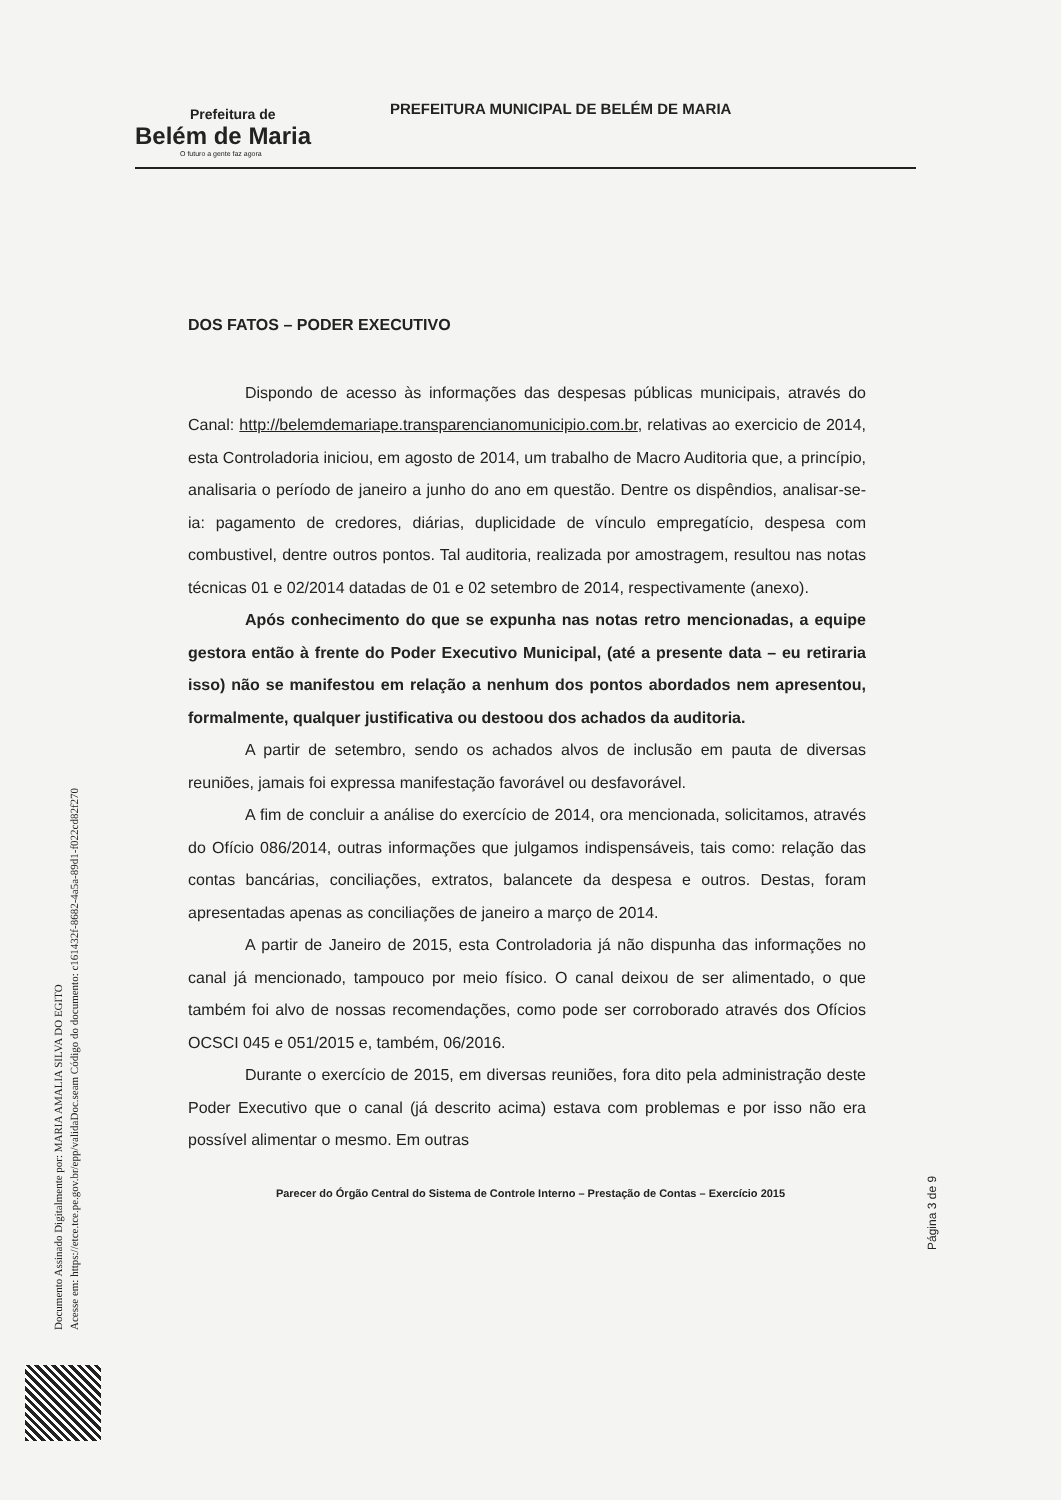Prefeitura de
Belém de Maria
O futuro a gente faz agora
PREFEITURA MUNICIPAL DE BELÉM DE MARIA
DOS FATOS – PODER EXECUTIVO
Dispondo de acesso às informações das despesas públicas municipais, através do Canal: http://belemdemariape.transparencianomunicipio.com.br, relativas ao exercicio de 2014, esta Controladoria iniciou, em agosto de 2014, um trabalho de Macro Auditoria que, a princípio, analisaria o período de janeiro a junho do ano em questão. Dentre os dispêndios, analisar-se-ia: pagamento de credores, diárias, duplicidade de vínculo empregatício, despesa com combustivel, dentre outros pontos. Tal auditoria, realizada por amostragem, resultou nas notas técnicas 01 e 02/2014 datadas de 01 e 02 setembro de 2014, respectivamente (anexo).
Após conhecimento do que se expunha nas notas retro mencionadas, a equipe gestora então à frente do Poder Executivo Municipal, (até a presente data – eu retiraria isso) não se manifestou em relação a nenhum dos pontos abordados nem apresentou, formalmente, qualquer justificativa ou destoou dos achados da auditoria.
A partir de setembro, sendo os achados alvos de inclusão em pauta de diversas reuniões, jamais foi expressa manifestação favorável ou desfavorável.
A fim de concluir a análise do exercício de 2014, ora mencionada, solicitamos, através do Ofício 086/2014, outras informações que julgamos indispensáveis, tais como: relação das contas bancárias, conciliações, extratos, balancete da despesa e outros. Destas, foram apresentadas apenas as conciliações de janeiro a março de 2014.
A partir de Janeiro de 2015, esta Controladoria já não dispunha das informações no canal já mencionado, tampouco por meio físico. O canal deixou de ser alimentado, o que também foi alvo de nossas recomendações, como pode ser corroborado através dos Ofícios OCSCI 045 e 051/2015 e, também, 06/2016.
Durante o exercício de 2015, em diversas reuniões, fora dito pela administração deste Poder Executivo que o canal (já descrito acima) estava com problemas e por isso não era possível alimentar o mesmo. Em outras
Parecer do Órgão Central do Sistema de Controle Interno – Prestação de Contas – Exercício 2015
Página 3 de 9
Documento Assinado Digitalmente por: MARIA AMALIA SILVA DO EGITO
Acesse em: https://etce.tce.pe.gov.br/epp/validaDoc.seam Código do documento: c161432f-8682-4a5a-89d1-f022cd82f270